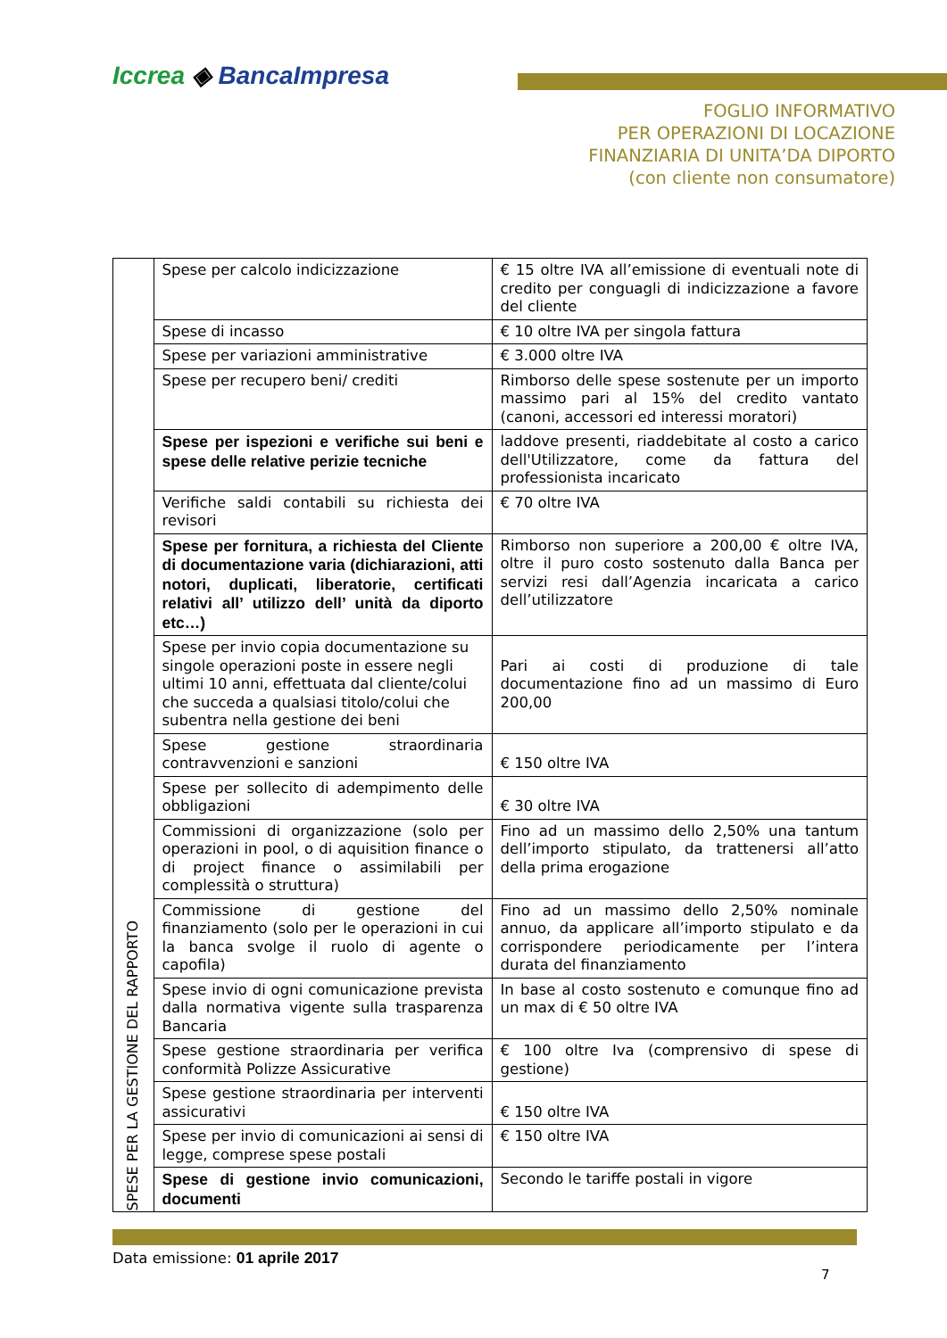Iccrea ◈ BancaImpresa
FOGLIO INFORMATIVO
PER OPERAZIONI DI LOCAZIONE
FINANZIARIA DI UNITA’DA DIPORTO
(con cliente non consumatore)
| SPESE PER LA GESTIONE DEL RAPPORTO | Spese per calcolo indicizzazione | € 15 oltre IVA all’emissione di eventuali note di credito per conguagli di indicizzazione a favore del cliente |
| | Spese di incasso | € 10 oltre IVA per singola fattura |
| | Spese per variazioni amministrative | € 3.000 oltre IVA |
| | Spese per recupero beni/ crediti | Rimborso delle spese sostenute per un importo massimo pari al 15% del credito vantato (canoni, accessori ed interessi moratori) |
| | Spese per ispezioni e verifiche sui beni e spese delle relative perizie tecniche | laddove presenti, riaddebitate al costo a carico dell'Utilizzatore, come da fattura del professionista incaricato |
| | Verifiche saldi contabili su richiesta dei revisori | € 70 oltre IVA |
| | Spese per fornitura, a richiesta del Cliente di documentazione varia (dichiarazioni, atti notori, duplicati, liberatorie, certificati relativi all’ utilizzo dell’ unità da diporto etc…) | Rimborso non superiore a 200,00 € oltre IVA, oltre il puro costo sostenuto dalla Banca per servizi resi dall’Agenzia incaricata a carico dell’utilizzatore |
| | Spese per invio copia documentazione su singole operazioni poste in essere negli ultimi 10 anni, effettuata dal cliente/colui che succeda a qualsiasi titolo/colui che subentra nella gestione dei beni | Pari ai costi di produzione di tale documentazione fino ad un massimo di Euro 200,00 |
| | Spese gestione straordinaria contravvenzioni e sanzioni | € 150 oltre IVA |
| | Spese per sollecito di adempimento delle obbligazioni | € 30 oltre IVA |
| | Commissioni di organizzazione (solo per operazioni in pool, o di aquisition finance o di project finance o assimilabili per complessità o struttura) | Fino ad un massimo dello 2,50% una tantum dell’importo stipulato, da trattenersi all’atto della prima erogazione |
| | Commissione di gestione del finanziamento (solo per le operazioni in cui la banca svolge il ruolo di agente o capofila) | Fino ad un massimo dello 2,50% nominale annuo, da applicare all’importo stipulato e da corrispondere periodicamente per l’intera durata del finanziamento |
| | Spese invio di ogni comunicazione prevista dalla normativa vigente sulla trasparenza Bancaria | In base al costo sostenuto e comunque fino ad un max di € 50 oltre IVA |
| | Spese gestione straordinaria per verifica conformità Polizze Assicurative | € 100 oltre Iva (comprensivo di spese di gestione) |
| | Spese gestione straordinaria per interventi assicurativi | € 150 oltre IVA |
| | Spese per invio di comunicazioni ai sensi di legge, comprese spese postali | € 150 oltre IVA |
| | Spese di gestione invio comunicazioni, documenti | Secondo le tariffe postali in vigore |
Data emissione: 01 aprile 2017
7